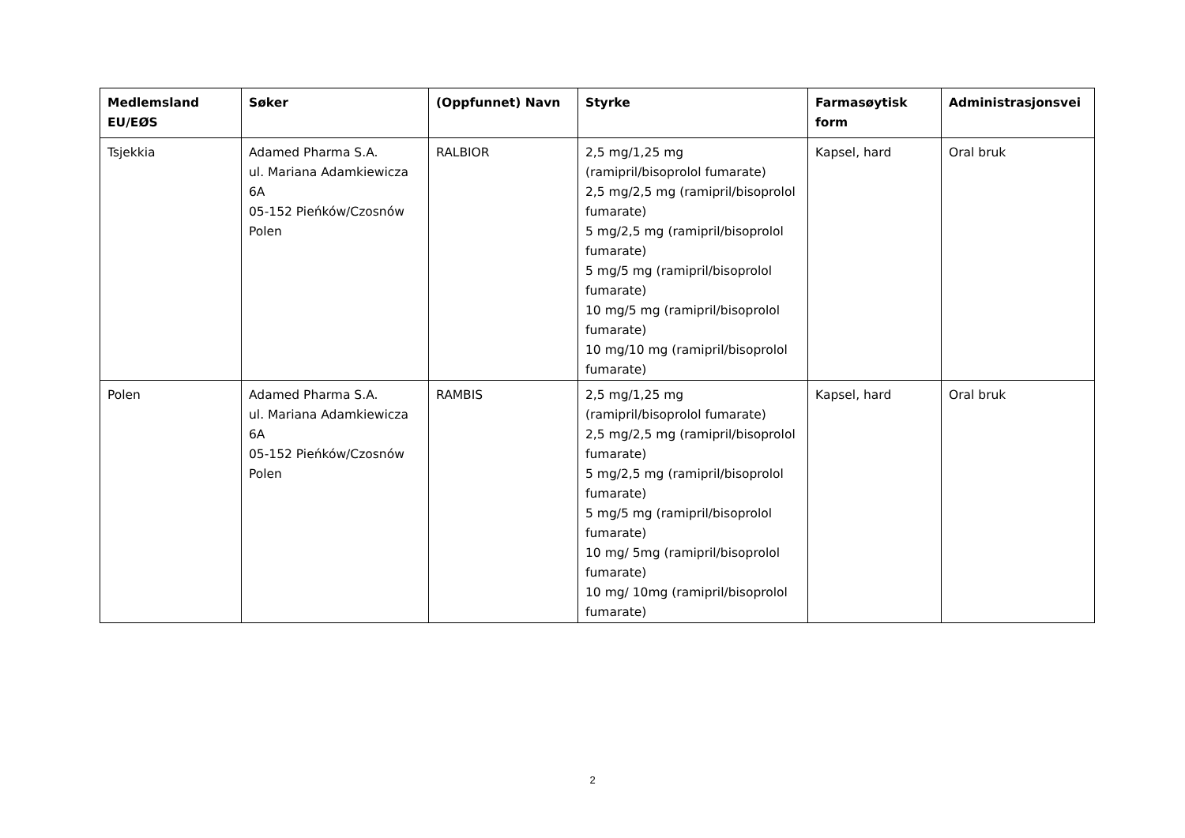| Medlemsland EU/EØS | Søker | (Oppfunnet) Navn | Styrke | Farmasøytisk form | Administrasjonsvei |
| --- | --- | --- | --- | --- | --- |
| Tsjekkia | Adamed Pharma S.A. ul. Mariana Adamkiewicza 6A 05-152 Pieńków/Czosnów Polen | RALBIOR | 2,5 mg/1,25 mg (ramipril/bisoprolol fumarate) 2,5 mg/2,5 mg (ramipril/bisoprolol fumarate) 5 mg/2,5 mg (ramipril/bisoprolol fumarate) 5 mg/5 mg (ramipril/bisoprolol fumarate) 10 mg/5 mg (ramipril/bisoprolol fumarate) 10 mg/10 mg (ramipril/bisoprolol fumarate) | Kapsel, hard | Oral bruk |
| Polen | Adamed Pharma S.A. ul. Mariana Adamkiewicza 6A 05-152 Pieńków/Czosnów Polen | RAMBIS | 2,5 mg/1,25 mg (ramipril/bisoprolol fumarate) 2,5 mg/2,5 mg (ramipril/bisoprolol fumarate) 5 mg/2,5 mg (ramipril/bisoprolol fumarate) 5 mg/5 mg (ramipril/bisoprolol fumarate) 10 mg/ 5mg (ramipril/bisoprolol fumarate) 10 mg/ 10mg (ramipril/bisoprolol fumarate) | Kapsel, hard | Oral bruk |
2